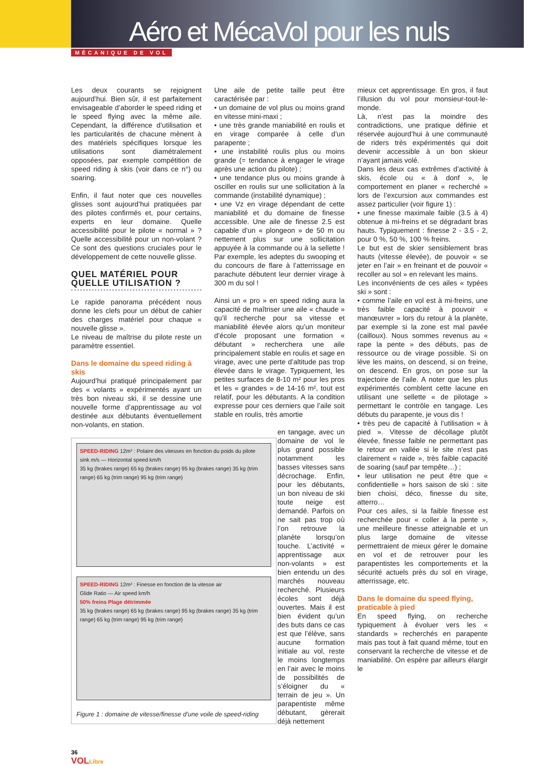Aéro et MécaVol pour les nuls
MÉCANIQUE DE VOL
Les deux courants se rejoignent aujourd’hui. Bien sûr, il est parfaitement envisageable d’aborder le speed riding et le speed flying avec la même aile. Cependant, la différence d’utilisation et les particularités de chacune mènent à des matériels spécifiques lorsque les utilisations sont diamétralement opposées, par exemple compétition de speed riding à skis (voir dans ce n°) ou soaring.
Enfin, il faut noter que ces nouvelles glisses sont aujourd’hui pratiquées par des pilotes confirmés et, pour certains, experts en leur domaine. Quelle accessibilité pour le pilote « normal » ? Quelle accessibilité pour un non-volant ? Ce sont des questions cruciales pour le développement de cette nouvelle glisse.
QUEL MATÉRIEL POUR QUELLE UTILISATION ?
Le rapide panorama précédent nous donne les clefs pour un début de cahier des charges matériel pour chaque « nouvelle glisse ».
Le niveau de maîtrise du pilote reste un paramètre essentiel.
Dans le domaine du speed riding à skis
Aujourd’hui pratiqué principalement par des « volants » expérimentés ayant un très bon niveau ski, il se dessine une nouvelle forme d’apprentissage au vol destinée aux débutants éventuellement non-volants, en station.
SPEED-RIDING 12m² : Polaire des vitesses en fonction du poids du pilote
sink m/s — Horizontal speed km/h
35 kg (brakes range) 65 kg (brakes range) 95 kg (brakes range) 35 kg (trim range) 65 kg (trim range) 95 kg (trim range)
SPEED-RIDING 12m² : Finesse en fonction de la vitesse air
Glide Ratio — Air speed km/h
50% freins Plage détrimmée
35 kg (brakes range) 65 kg (brakes range) 95 kg (brakes range) 35 kg (trim range) 65 kg (trim range) 95 kg (trim range)
Figure 1 : domaine de vitesse/finesse d’une voile de speed-riding
Une aile de petite taille peut être caractérisée par :
• un domaine de vol plus ou moins grand en vitesse mini-maxi ;
• une très grande maniabilité en roulis et en virage comparée à celle d’un parapente ;
• une instabilité roulis plus ou moins grande (= tendance à engager le virage après une action du pilote) ;
• une tendance plus ou moins grande à osciller en roulis sur une sollicitation à la commande (instabilité dynamique) ;
• une Vz en virage dépendant de cette maniabilité et du domaine de finesse accessible. Une aile de finesse 2.5 est capable d’un « plongeon » de 50 m ou nettement plus sur une sollicitation appuyée à la commande ou à la sellette ! Par exemple, les adeptes du swooping et du concours de flare à l’atterrissage en parachute débutent leur dernier virage à 300 m du sol !
Ainsi un « pro » en speed riding aura la capacité de maîtriser une aile « chaude » qu’il recherche pour sa vitesse et maniabilité élevée alors qu’un moniteur d’école proposant une formation « débutant » recherchera une aile principalement stable en roulis et sage en virage, avec une perte d’altitude pas trop élevée dans le virage. Typiquement, les petites surfaces de 8-10 m² pour les pros et les « grandes » de 14-16 m², tout est relatif, pour les débutants. A la condition expresse pour ces derniers que l’aile soit stable en roulis, très amortie
en tangage, avec un domaine de vol le plus grand possible notamment les basses vitesses sans décrochage. Enfin, pour les débutants, un bon niveau de ski toute neige est demandé. Parfois on ne sait pas trop où l’on retrouve la planète lorsqu’on touche. L’activité « apprentissage aux non-volants » est bien entendu un des marchés nouveau recherché. Plusieurs écoles sont déjà ouvertes. Mais il est bien évident qu’un des buts dans ce cas est que l’élève, sans aucune formation initiale au vol, reste le moins longtemps en l’air avec le moins de possibilités de s’éloigner du « terrain de jeu ». Un parapentiste même débutant, gèrerait déjà nettement
mieux cet apprentissage. En gros, il faut l’illusion du vol pour monsieur-tout-le- monde.
Là, n’est pas la moindre des contradictions, une pratique définie et réservée aujourd’hui à une communauté de riders très expérimentés qui doit devenir accessible à un bon skieur n’ayant jamais volé.
Dans les deux cas extrêmes d’activité à skis, école ou « à donf », le comportement en planer « recherché » lors de l’excursion aux commandes est assez particulier (voir figure 1) :
• une finesse maximale faible (3.5 à 4) obtenue à mi-freins et se dégradant bras hauts. Typiquement : finesse 2 - 3.5 - 2, pour 0 %, 50 %, 100 % freins.
Le but est de skier sensiblement bras hauts (vitesse élevée), de pouvoir « se jeter en l’air » en freinant et de pouvoir « recoller au sol » en relevant les mains.
Les inconvénients de ces ailes « typées ski » sont :
• comme l’aile en vol est à mi-freins, une très faible capacité à pouvoir « manœuvrer » lors du retour à la planète, par exemple si la zone est mal pavée (cailloux). Nous sommes revenus au « rape la pente » des débuts, pas de ressource ou de virage possible. Si on lève les mains, on descend, si on freine, on descend. En gros, on pose sur la trajectoire de l’aile. A noter que les plus expérimentés comblent cette lacune en utilisant une sellette « de pilotage » permettant le contrôle en tangage. Les débuts du parapente, je vous dis !
• très peu de capacité à l’utilisation « à pied ». Vitesse de décollage plutôt élevée, finesse faible ne permettant pas le retour en vallée si le site n’est pas clairement « raide », très faible capacité de soaring (sauf par tempête…) ;
• leur utilisation ne peut être que « confidentielle » hors saison de ski : site bien choisi, déco, finesse du site, atterro…
Pour ces ailes, si la faible finesse est recherchée pour « coller à la pente », une meilleure finesse atteignable et un plus large domaine de vitesse permettraient de mieux gérer le domaine en vol et de retrouver pour les parapentistes les comportements et la sécurité actuels près du sol en virage, atterrissage, etc.
Dans le domaine du speed flying, praticable à pied
En speed flying, on recherche typiquement à évoluer vers les « standards » recherchés en parapente mais pas tout à fait quand même, tout en conservant la recherche de vitesse et de maniabilité. On espère par ailleurs élargir le
36
VOL Libre